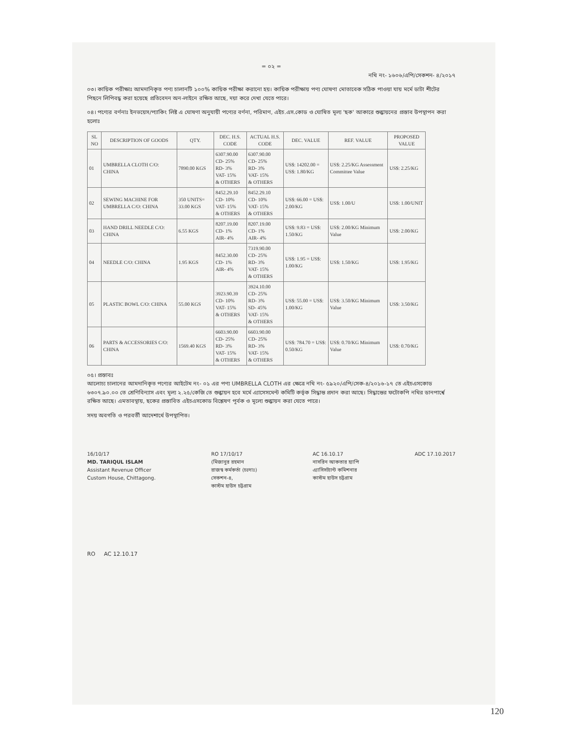= ০২ =
নথি নং- ১৬০৬/এপি/সেকশন- ৪/২০১৭
০৩। কায়িক পরীক্ষাঃ আমদানিকৃত পণ্য চালানটি ১০০% কায়িক পরীক্ষা করানো হয়। কায়িক পরীক্ষায় পণ্য ঘোষণা মোতাবেক সঠিক পাওয়া যায় মর্মে ডাটা শীটের পিছনে লিপিবদ্ধ করা হয়েছে প্রতিবেদন অন-লাইনে রক্ষিত আছে, দয়া করে দেখা যেতে পারে।
০৪। পণ্যের বর্ণনাঃ ইনভয়েস/প্যাকিং লিষ্ট এ ঘোষণা অনুযায়ী পণ্যের বর্ণনা, পরিমাণ, এইচ.এস.কোড ও ঘোষিত মূল্য 'ছক' আকারে শুল্কায়নের প্রস্তাব উপস্থাপন করা হলোঃ
| SL NO | DESCRIPTION OF GOODS | QTY. | DEC. H.S. CODE | ACTUAL H.S. CODE | DEC. VALUE | REF. VALUE | PROPOSED VALUE |
| --- | --- | --- | --- | --- | --- | --- | --- |
| 01 | UMBRELLA CLOTH C/O: CHINA | 7890.00 KGS | 6307.90.00 CD- 25% RD- 3% VAT- 15% & OTHERS | 6307.90.00 CD- 25% RD- 3% VAT- 15% & OTHERS | US$: 14202.00 = US$: 1.80/KG | US$: 2.25/KG Assessment Committee Value | US$: 2.25/KG |
| 02 | SEWING MACHINE FOR UMBRELLA C/O: CHINA | 350 UNITS= 33.00 KGS | 8452.29.10 CD- 10% VAT- 15% & OTHERS | 8452.29.10 CD- 10% VAT- 15% & OTHERS | US$: 66.00 = US$: 2.00/KG | US$: 1.00/U | US$: 1.00/UNIT |
| 03 | HAND DRILL NEEDLE C/O: CHINA | 6.55 KGS | 8207.19.00 CD- 1% AIR- 4% | 8207.19.00 CD- 1% AIR- 4% | US$: 9.83 = US$: 1.50/KG | US$: 2.00/KG Minimum Value | US$: 2.00/KG |
| 04 | NEEDLE C/O: CHINA | 1.95 KGS | 8452.30.00 CD- 1% AIR- 4% | 7319.90.00 CD- 25% RD- 3% VAT- 15% & OTHERS | US$: 1.95 = US$: 1.00/KG | US$: 1.50/KG | US$: 1.95/KG |
| 05 | PLASTIC BOWL C/O: CHINA | 55.00 KGS | 3923.90.39 CD- 10% VAT- 15% & OTHERS | 3924.10.00 CD- 25% RD- 3% SD- 45% VAT- 15% & OTHERS | US$: 55.00 = US$: 1.00/KG | US$: 3.50/KG Minimum Value | US$: 3.50/KG |
| 06 | PARTS & ACCESSORIES C/O: CHINA | 1569.40 KGS | 6603.90.00 CD- 25% RD- 3% VAT- 15% & OTHERS | 6603.90.00 CD- 25% RD- 3% VAT- 15% & OTHERS | US$: 784.70 = US$: 0.50/KG | US$: 0.70/KG Minimum Value | US$: 0.70/KG |
০৫। প্রস্তাবঃ
আলোচ্য চালানের আমদানিকৃত পণ্যের আইটেম নং- ০১ এর পণ্য UMBRELLA CLOTH এর ক্ষেত্রে নথি নং- ৫৯২০/এপি/সেক-৪/২০১৬-১৭ তে এইচএসকোড ৬৩০৭.৯০.০০ তে শ্রেণিবিন্যাস এবং মূল্য ২.২৫/কেজি তে শুল্কায়ন হবে মর্মে এ্যাসেসমেন্ট কমিটি কর্তৃক সিদ্ধান্ত প্রদান করা আছে। সিদ্ধান্তের ফটোকপি নথির ডানপার্শ্বে রক্ষিত আছে। এমতাবস্থায়, ছকের প্রস্তাবিত এইচএসকোড বিশ্লেষণ পূর্বক ও মূল্যে শুল্কায়ন করা যেতে পারে।
সদয় অবগতি ও পরবর্তী আদেশার্থে উপস্থাপিত।
16/10/17
MD. TARIQUL ISLAM
Assistant Revenue Officer
Custom House, Chittagong.
RO 17/10/17
(মিজানুর রহমান
রাজস্ব কর্মকর্তা (চঃদাঃ)
সেকশন-৪,
কাস্টম হাউস চট্টগ্রাম
AC 16.10.17
নাসরিন আকতার হ্যাপি
এ্যাসিসট্যান্ট কমিশনার
কাস্টম হাউস চট্টগ্রাম
ADC 17.10.2017
RO AC 12.10.17
120